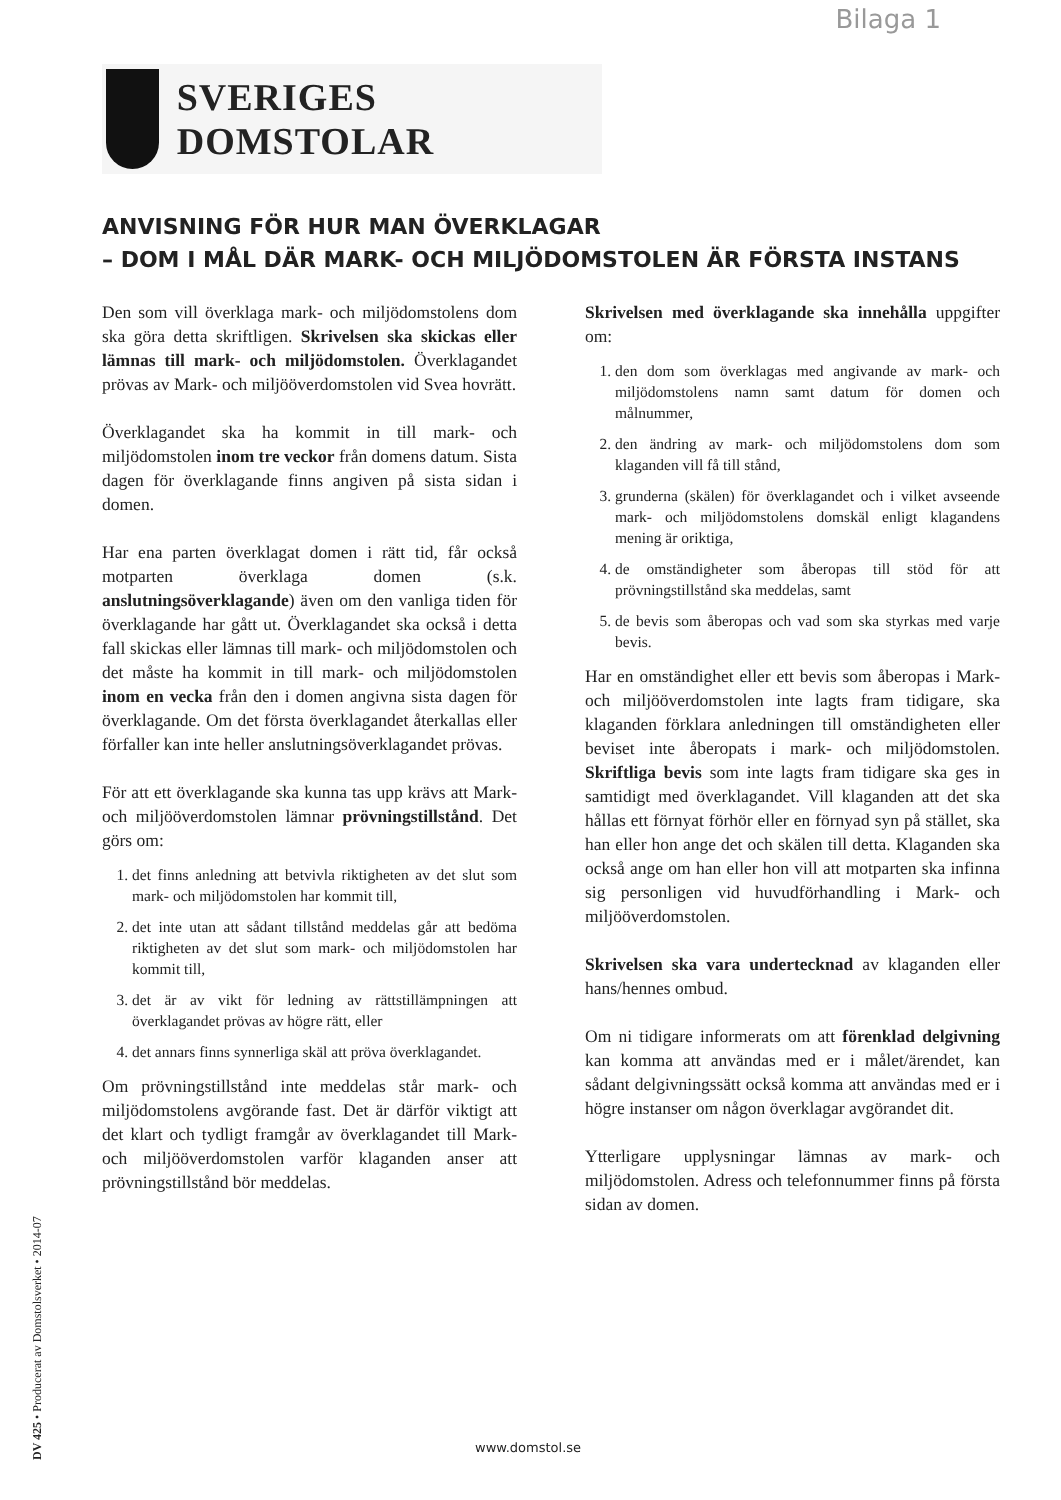Bilaga 1
SVERIGES DOMSTOLAR
ANVISNING FÖR HUR MAN ÖVERKLAGAR
– DOM I MÅL DÄR MARK- OCH MILJÖDOMSTOLEN ÄR FÖRSTA INSTANS
Den som vill överklaga mark- och miljödomstolens dom ska göra detta skriftligen. Skrivelsen ska skickas eller lämnas till mark- och miljödomstolen. Överklagandet prövas av Mark- och miljööverdomstolen vid Svea hovrätt.
Överklagandet ska ha kommit in till mark- och miljödomstolen inom tre veckor från domens datum. Sista dagen för överklagande finns angiven på sista sidan i domen.
Har ena parten överklagat domen i rätt tid, får också motparten överklaga domen (s.k. anslutningsöverklagande) även om den vanliga tiden för överklagande har gått ut. Överklagandet ska också i detta fall skickas eller lämnas till mark- och miljödomstolen och det måste ha kommit in till mark- och miljödomstolen inom en vecka från den i domen angivna sista dagen för överklagande. Om det första överklagandet återkallas eller förfaller kan inte heller anslutningsöverklagandet prövas.
För att ett överklagande ska kunna tas upp krävs att Mark- och miljööverdomstolen lämnar prövningstillstånd. Det görs om:
1. det finns anledning att betvivla riktigheten av det slut som mark- och miljödomstolen har kommit till,
2. det inte utan att sådant tillstånd meddelas går att bedöma riktigheten av det slut som mark- och miljödomstolen har kommit till,
3. det är av vikt för ledning av rättstillämpningen att överklagandet prövas av högre rätt, eller
4. det annars finns synnerliga skäl att pröva överklagandet.
Om prövningstillstånd inte meddelas står mark- och miljödomstolens avgörande fast. Det är därför viktigt att det klart och tydligt framgår av överklagandet till Mark- och miljööverdomstolen varför klaganden anser att prövningstillstånd bör meddelas.
Skrivelsen med överklagande ska innehålla uppgifter om:
1. den dom som överklagas med angivande av mark- och miljödomstolens namn samt datum för domen och målnummer,
2. den ändring av mark- och miljödomstolens dom som klaganden vill få till stånd,
3. grunderna (skälen) för överklagandet och i vilket avseende mark- och miljödomstolens domskäl enligt klagandens mening är oriktiga,
4. de omständigheter som åberopas till stöd för att prövningstillstånd ska meddelas, samt
5. de bevis som åberopas och vad som ska styrkas med varje bevis.
Har en omständighet eller ett bevis som åberopas i Mark- och miljööverdomstolen inte lagts fram tidigare, ska klaganden förklara anledningen till omständigheten eller beviset inte åberopats i mark- och miljödomstolen. Skriftliga bevis som inte lagts fram tidigare ska ges in samtidigt med överklagandet. Vill klaganden att det ska hållas ett förnyat förhör eller en förnyad syn på stället, ska han eller hon ange det och skälen till detta. Klaganden ska också ange om han eller hon vill att motparten ska infinna sig personligen vid huvudförhandling i Mark- och miljööverdomstolen.
Skrivelsen ska vara undertecknad av klaganden eller hans/hennes ombud.
Om ni tidigare informerats om att förenklad delgivning kan komma att användas med er i målet/ärendet, kan sådant delgivningssätt också komma att användas med er i högre instanser om någon överklagar avgörandet dit.
Ytterligare upplysningar lämnas av mark- och miljödomstolen. Adress och telefonnummer finns på första sidan av domen.
DV 425 • Producerat av Domstolsverket • 2014-07
www.domstol.se